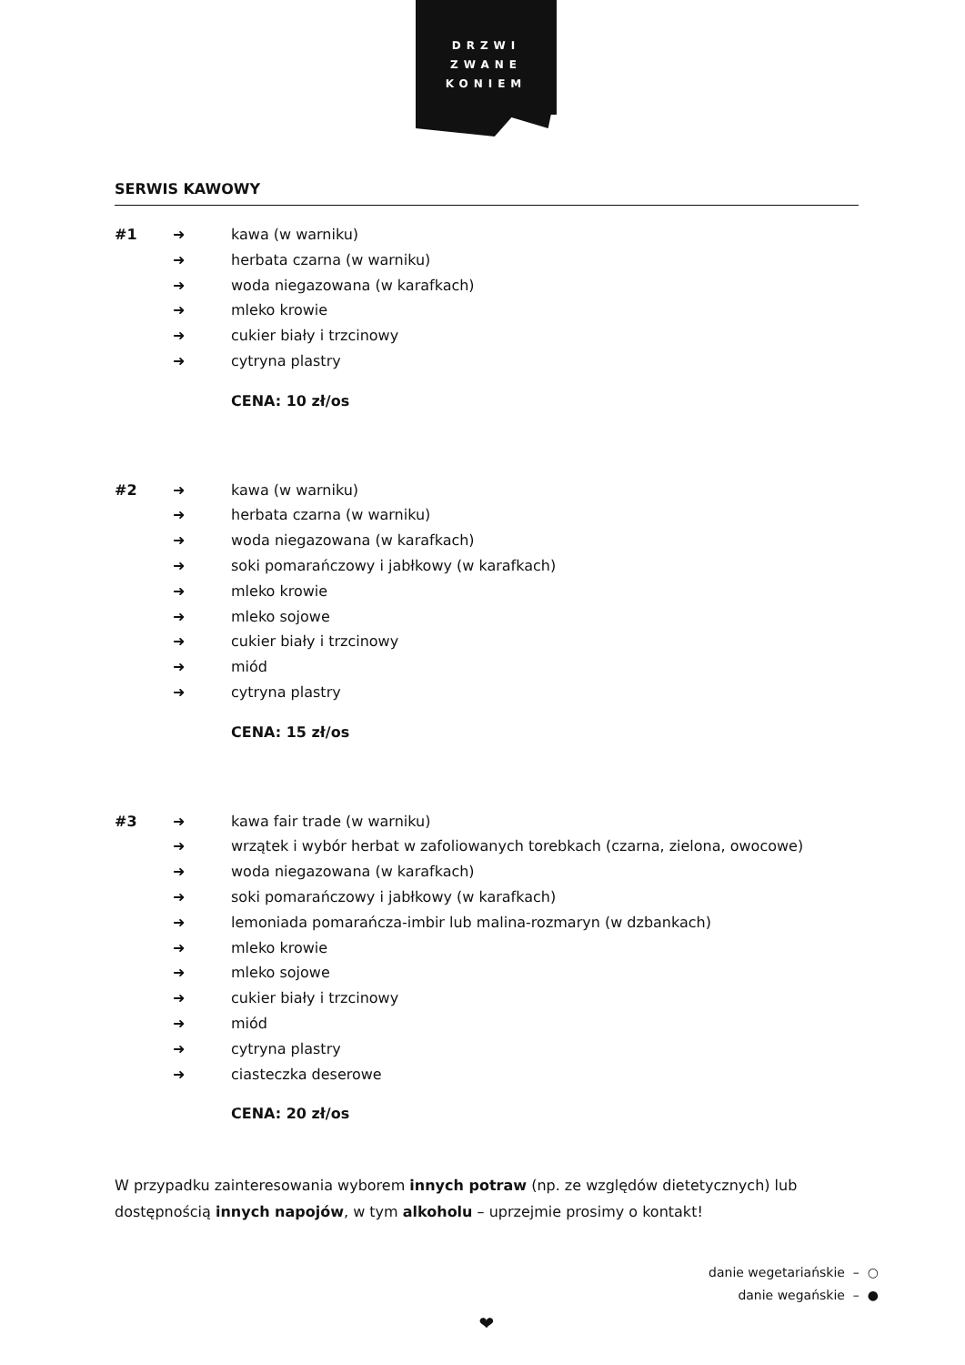DRZWI
ZWANE
KONIEM
SERWIS KAWOWY
#1 ➜ kawa (w warniku) ➜ herbata czarna (w warniku) ➜ woda niegazowana (w karafkach) ➜ mleko krowie ➜ cukier biały i trzcinowy ➜ cytryna plastry CENA: 10 zł/os
#2 ➜ kawa (w warniku) ➜ herbata czarna (w warniku) ➜ woda niegazowana (w karafkach) ➜ soki pomarańczowy i jabłkowy (w karafkach) ➜ mleko krowie ➜ mleko sojowe ➜ cukier biały i trzcinowy ➜ miód ➜ cytryna plastry CENA: 15 zł/os
#3 ➜ kawa fair trade (w warniku) ➜ wrzątek i wybór herbat w zafoliowanych torebkach (czarna, zielona, owocowe) ➜ woda niegazowana (w karafkach) ➜ soki pomarańczowy i jabłkowy (w karafkach) ➜ lemoniada pomarańcza-imbir lub malina-rozmaryn (w dzbankach) ➜ mleko krowie ➜ mleko sojowe ➜ cukier biały i trzcinowy ➜ miód ➜ cytryna plastry ➜ ciasteczka deserowe CENA: 20 zł/os
W przypadku zainteresowania wyborem innych potraw (np. ze względów dietetycznych) lub dostępnością innych napojów, w tym alkoholu – uprzejmie prosimy o kontakt!
danie wegetariańskie – ○
danie wegańskie – ●
❤